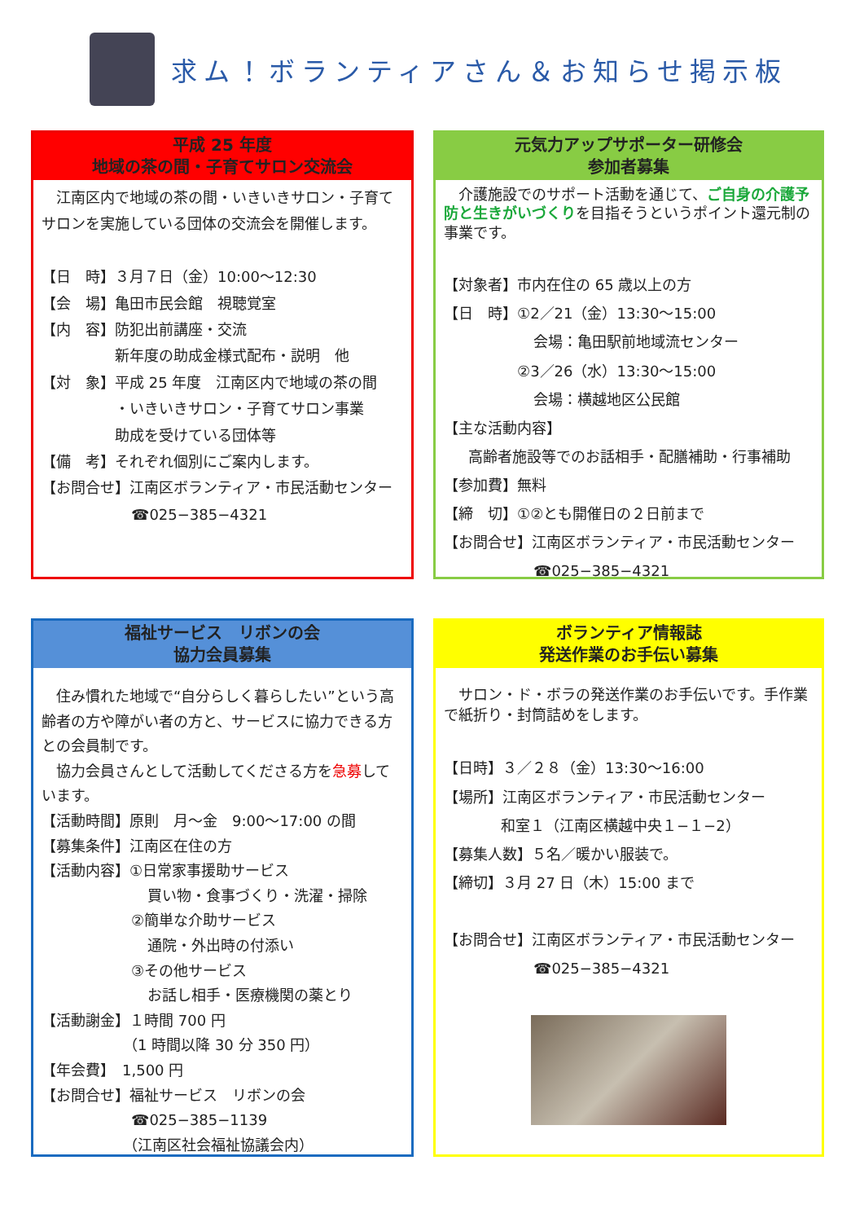求ム！ボランティアさん＆お知らせ掲示板
平成 25 年度
地域の茶の間・子育てサロン交流会
　江南区内で地域の茶の間・いきいきサロン・子育てサロンを実施している団体の交流会を開催します。
【日　時】３月７日（金）10:00～12:30
【会　場】亀田市民会館　視聴覚室
【内　容】防犯出前講座・交流
新年度の助成金様式配布・説明　他
【対　象】平成 25 年度　江南区内で地域の茶の間
・いきいきサロン・子育てサロン事業
助成を受けている団体等
【備　考】それぞれ個別にご案内します。
【お問合せ】江南区ボランティア・市民活動センター
☎025−385−4321
元気力アップサポーター研修会
参加者募集
　介護施設でのサポート活動を通じて、ご自身の介護予防と生きがいづくりを目指そうというポイント還元制の事業です。
【対象者】市内在住の 65 歳以上の方
【日　時】①2／21（金）13:30～15:00
会場：亀田駅前地域流センター
②3／26（水）13:30～15:00
会場：横越地区公民館
【主な活動内容】
高齢者施設等でのお話相手・配膳補助・行事補助
【参加費】無料
【締　切】①②とも開催日の２日前まで
【お問合せ】江南区ボランティア・市民活動センター
☎025−385−4321
福祉サービス　リボンの会
協力会員募集
　住み慣れた地域で“自分らしく暮らしたい”という高齢者の方や障がい者の方と、サービスに協力できる方との会員制です。
　協力会員さんとして活動してくださる方を急募しています。
【活動時間】原則　月～金　9:00～17:00 の間
【募集条件】江南区在住の方
【活動内容】①日常家事援助サービス
買い物・食事づくり・洗濯・掃除
②簡単な介助サービス
通院・外出時の付添い
③その他サービス
お話し相手・医療機関の薬とり
【活動謝金】１時間 700 円
（1 時間以降 30 分 350 円）
【年会費】　1,500 円
【お問合せ】福祉サービス　リボンの会
☎025−385−1139
（江南区社会福祉協議会内）
ボランティア情報誌
発送作業のお手伝い募集
　サロン・ド・ボラの発送作業のお手伝いです。手作業で紙折り・封筒詰めをします。
【日時】３／２８（金）13:30～16:00
【場所】江南区ボランティア・市民活動センター
和室１（江南区横越中央１−１−2）
【募集人数】５名／暖かい服装で。
【締切】３月 27 日（木）15:00 まで
【お問合せ】江南区ボランティア・市民活動センター
☎025−385−4321